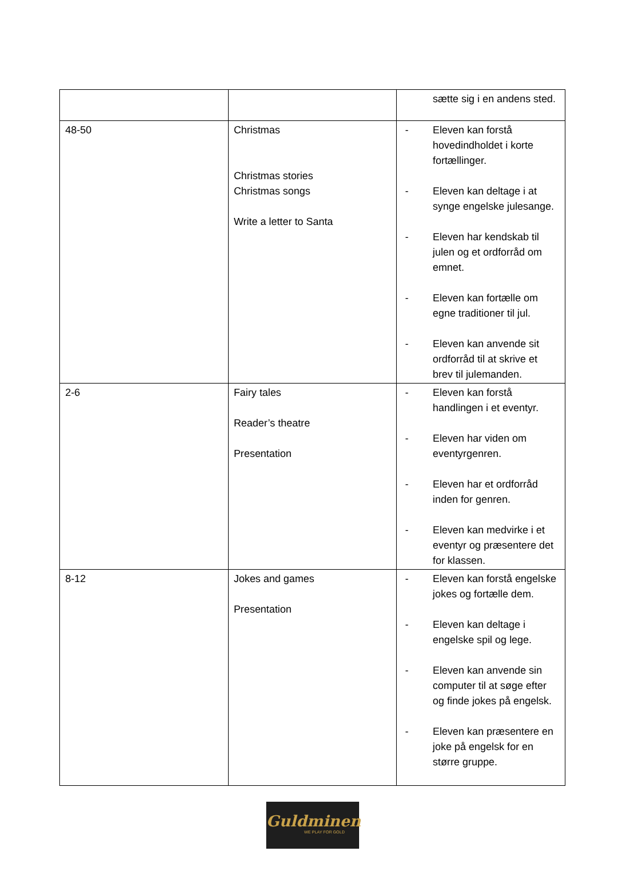| | | sætte sig i en andens sted. |
| 48-50 | Christmas Christmas stories Christmas songs Write a letter to Santa | - Eleven kan forstå hovedindholdet i korte fortællinger. - Eleven kan deltage i at synge engelske julesange. - Eleven har kendskab til julen og et ordforråd om emnet. - Eleven kan fortælle om egne traditioner til jul. - Eleven kan anvende sit ordforråd til at skrive et brev til julemanden. |
| 2-6 | Fairy tales Reader’s theatre Presentation | - Eleven kan forstå handlingen i et eventyr. - Eleven har viden om eventyrgenren. - Eleven har et ordforråd inden for genren. - Eleven kan medvirke i et eventyr og præsentere det for klassen. |
| 8-12 | Jokes and games Presentation | - Eleven kan forstå engelske jokes og fortælle dem. - Eleven kan deltage i engelske spil og lege. - Eleven kan anvende sin computer til at søge efter og finde jokes på engelsk. - Eleven kan præsentere en joke på engelsk for en større gruppe. |
Guldminen
WE PLAY FOR GOLD